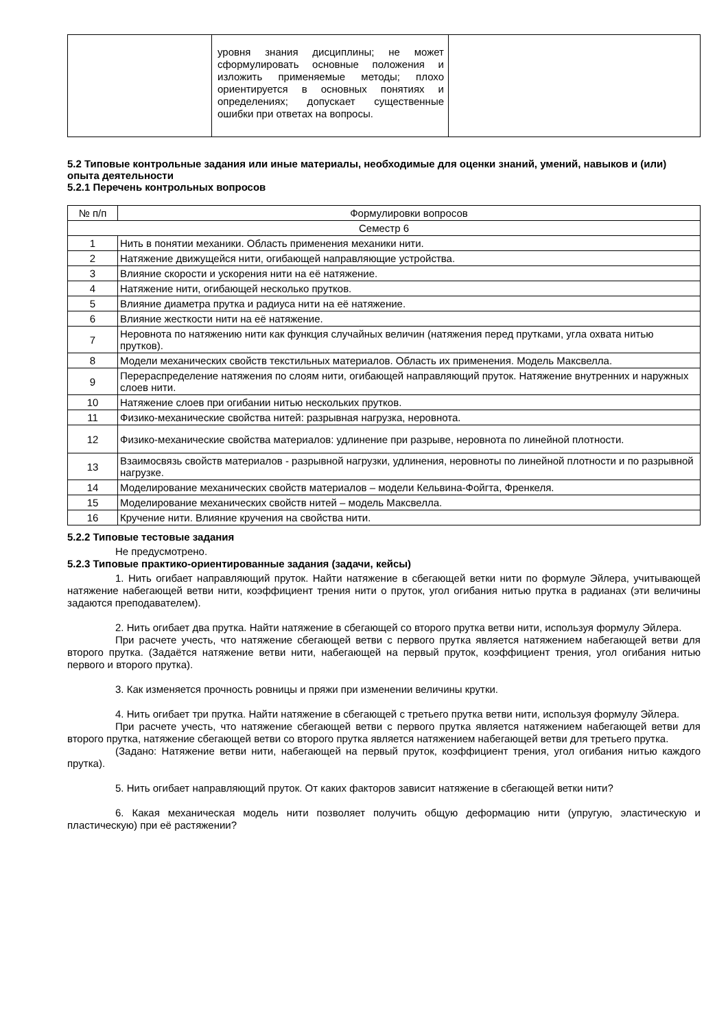| | уровня знания дисциплины; не может сформулировать основные положения и изложить применяемые методы; плохо ориентируется в основных понятиях и определениях; допускает существенные ошибки при ответах на вопросы. | |
5.2 Типовые контрольные задания или иные материалы, необходимые для оценки знаний, умений, навыков и (или) опыта деятельности
5.2.1 Перечень контрольных вопросов
| № п/п | Формулировки вопросов |
| --- | --- |
| Семестр 6 | |
| 1 | Нить в понятии механики. Область применения механики нити. |
| 2 | Натяжение движущейся нити, огибающей направляющие устройства. |
| 3 | Влияние скорости и ускорения нити на её натяжение. |
| 4 | Натяжение нити, огибающей несколько прутков. |
| 5 | Влияние диаметра прутка и радиуса нити на её натяжение. |
| 6 | Влияние жесткости нити на её натяжение. |
| 7 | Неровнота по натяжению нити как функция случайных величин (натяжения перед прутками, угла охвата нитью прутков). |
| 8 | Модели механических свойств текстильных материалов. Область их применения. Модель Максвелла. |
| 9 | Перераспределение натяжения по слоям нити, огибающей направляющий пруток. Натяжение внутренних и наружных слоев нити. |
| 10 | Натяжение слоев при огибании нитью нескольких прутков. |
| 11 | Физико-механические свойства нитей: разрывная нагрузка, неровнота. |
| 12 | Физико-механические свойства материалов: удлинение при разрыве, неровнота по линейной плотности. |
| 13 | Взаимосвязь свойств материалов - разрывной нагрузки, удлинения, неровноты по линейной плотности и по разрывной нагрузке. |
| 14 | Моделирование механических свойств материалов – модели Кельвина-Фойгта, Френкеля. |
| 15 | Моделирование механических свойств нитей – модель Максвелла. |
| 16 | Кручение нити. Влияние кручения на свойства нити. |
5.2.2 Типовые тестовые задания
Не предусмотрено.
5.2.3 Типовые практико-ориентированные задания (задачи, кейсы)
1. Нить огибает направляющий пруток. Найти натяжение в сбегающей ветки нити по формуле Эйлера, учитывающей натяжение набегающей ветви нити, коэффициент трения нити о пруток, угол огибания нитью прутка в радианах (эти величины задаются преподавателем).
2. Нить огибает два прутка. Найти натяжение в сбегающей со второго прутка ветви нити, используя формулу Эйлера.
При расчете учесть, что натяжение сбегающей ветви с первого прутка является натяжением набегающей ветви для второго прутка. (Задаётся натяжение ветви нити, набегающей на первый пруток, коэффициент трения, угол огибания нитью первого и второго прутка).
3. Как изменяется прочность ровницы и пряжи при изменении величины крутки.
4. Нить огибает три прутка. Найти натяжение в сбегающей с третьего прутка ветви нити, используя формулу Эйлера.
При расчете учесть, что натяжение сбегающей ветви с первого прутка является натяжением набегающей ветви для второго прутка, натяжение сбегающей ветви со второго прутка является натяжением набегающей ветви для третьего прутка.
(Задано: Натяжение ветви нити, набегающей на первый пруток, коэффициент трения, угол огибания нитью каждого прутка).
5. Нить огибает направляющий пруток. От каких факторов зависит натяжение в сбегающей ветки нити?
6. Какая механическая модель нити позволяет получить общую деформацию нити (упругую, эластическую и пластическую) при её растяжении?